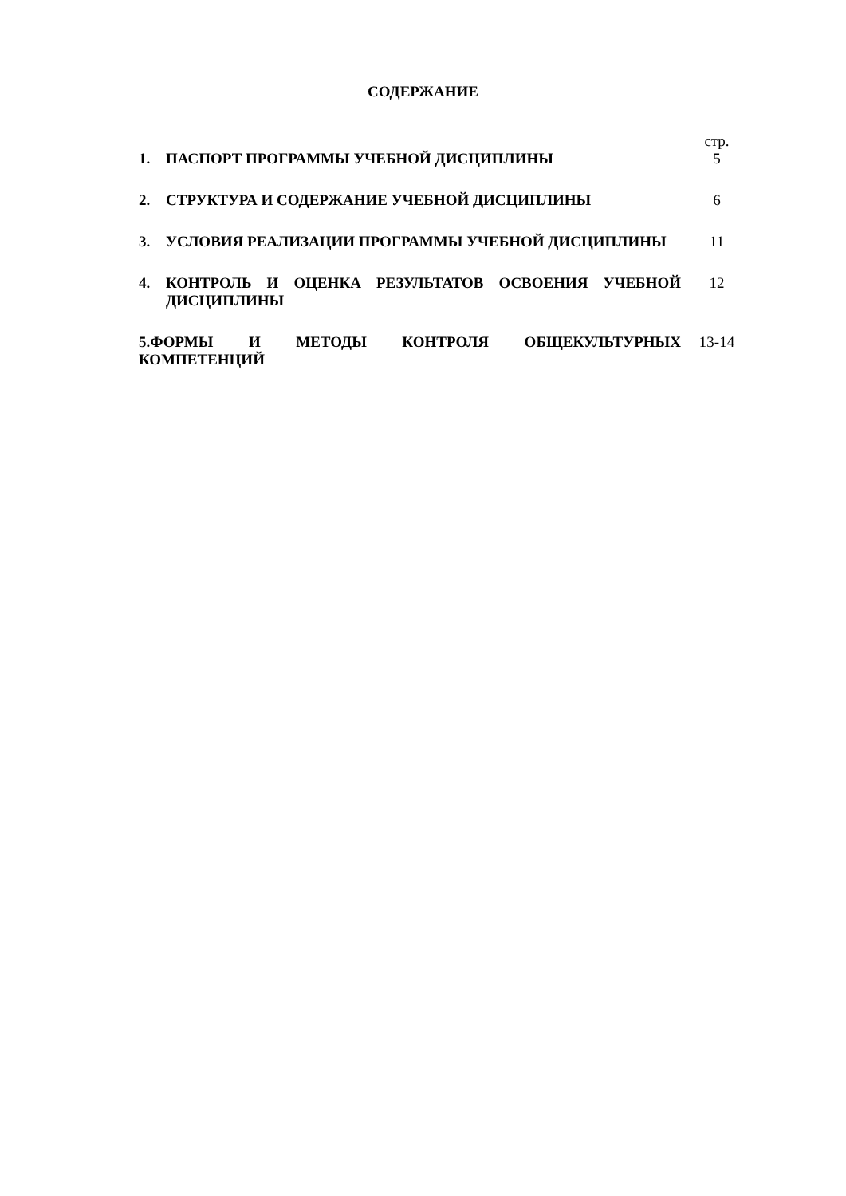СОДЕРЖАНИЕ
| | | стр. |
| 1. | ПАСПОРТ ПРОГРАММЫ УЧЕБНОЙ ДИСЦИПЛИНЫ | 5 |
| 2. | СТРУКТУРА И СОДЕРЖАНИЕ УЧЕБНОЙ ДИСЦИПЛИНЫ | 6 |
| 3. | УСЛОВИЯ РЕАЛИЗАЦИИ ПРОГРАММЫ УЧЕБНОЙ ДИСЦИПЛИНЫ | 11 |
| 4. | КОНТРОЛЬ И ОЦЕНКА РЕЗУЛЬТАТОВ ОСВОЕНИЯ УЧЕБНОЙ ДИСЦИПЛИНЫ | 12 |
| 5.ФОРМЫ И МЕТОДЫ КОНТРОЛЯ ОБЩЕКУЛЬТУРНЫХ КОМПЕТЕНЦИЙ | | 13-14 |